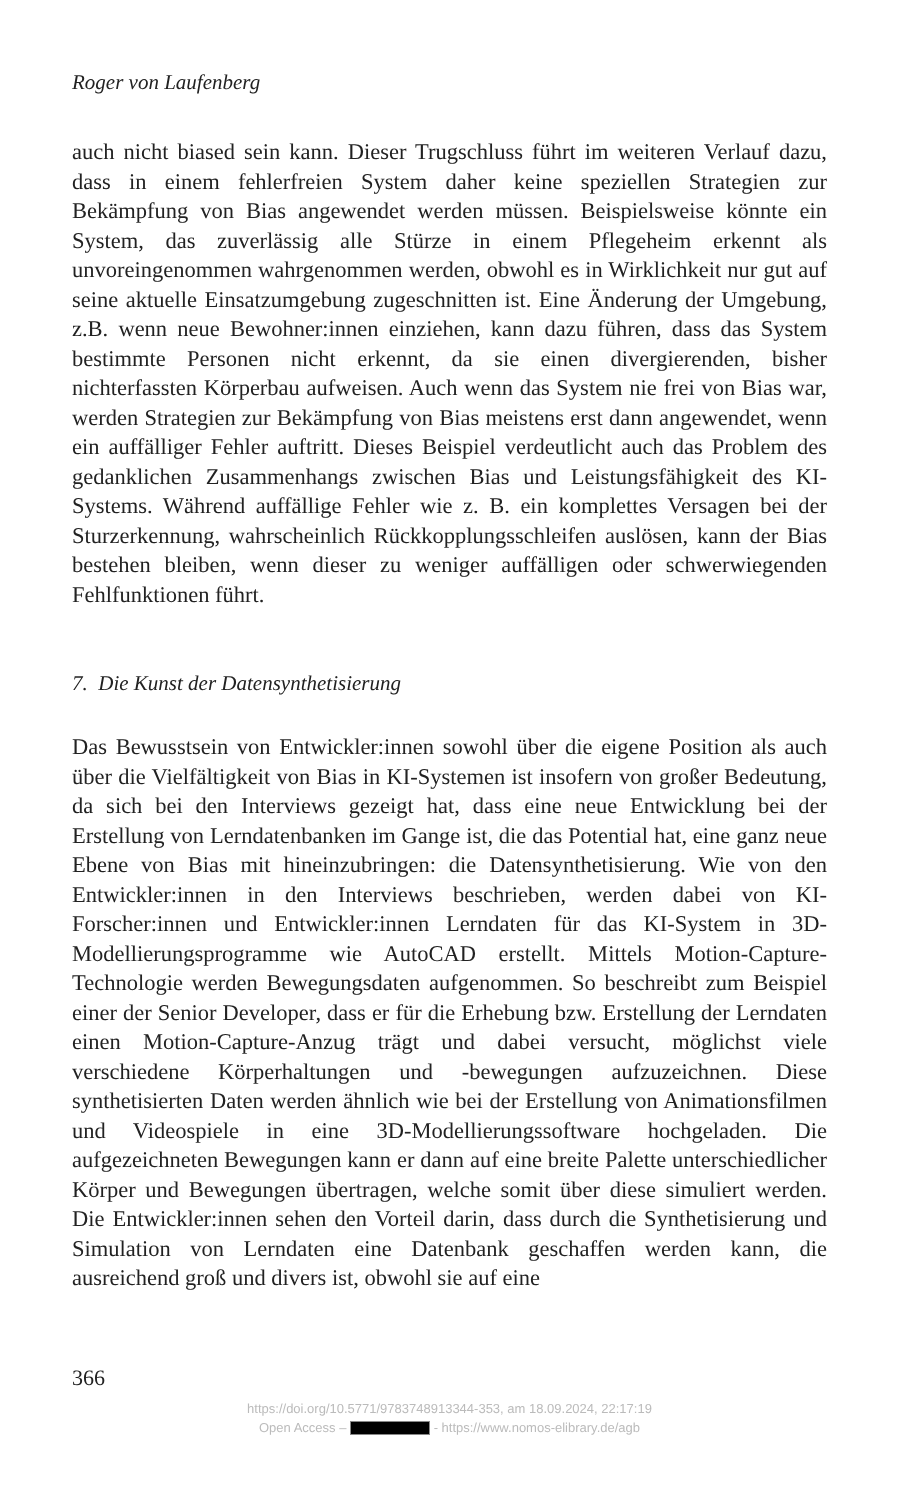Roger von Laufenberg
auch nicht biased sein kann. Dieser Trugschluss führt im weiteren Verlauf dazu, dass in einem fehlerfreien System daher keine speziellen Strategien zur Bekämpfung von Bias angewendet werden müssen. Beispielsweise könnte ein System, das zuverlässig alle Stürze in einem Pflegeheim erkennt als unvoreingenommen wahrgenommen werden, obwohl es in Wirklichkeit nur gut auf seine aktuelle Einsatzumgebung zugeschnitten ist. Eine Änderung der Umgebung, z.B. wenn neue Bewohner:innen einziehen, kann dazu führen, dass das System bestimmte Personen nicht erkennt, da sie einen divergierenden, bisher nichterfassten Körperbau aufweisen. Auch wenn das System nie frei von Bias war, werden Strategien zur Bekämpfung von Bias meistens erst dann angewendet, wenn ein auffälliger Fehler auftritt. Dieses Beispiel verdeutlicht auch das Problem des gedanklichen Zusammenhangs zwischen Bias und Leistungsfähigkeit des KI-Systems. Während auffällige Fehler wie z. B. ein komplettes Versagen bei der Sturzerkennung, wahrscheinlich Rückkopplungsschleifen auslösen, kann der Bias bestehen bleiben, wenn dieser zu weniger auffälligen oder schwerwiegenden Fehlfunktionen führt.
7. Die Kunst der Datensynthetisierung
Das Bewusstsein von Entwickler:innen sowohl über die eigene Position als auch über die Vielfältigkeit von Bias in KI-Systemen ist insofern von großer Bedeutung, da sich bei den Interviews gezeigt hat, dass eine neue Entwicklung bei der Erstellung von Lerndatenbanken im Gange ist, die das Potential hat, eine ganz neue Ebene von Bias mit hineinzubringen: die Datensynthetisierung. Wie von den Entwickler:innen in den Interviews beschrieben, werden dabei von KI-Forscher:innen und Entwickler:innen Lerndaten für das KI-System in 3D-Modellierungsprogramme wie AutoCAD erstellt. Mittels Motion-Capture-Technologie werden Bewegungsdaten aufgenommen. So beschreibt zum Beispiel einer der Senior Developer, dass er für die Erhebung bzw. Erstellung der Lerndaten einen Motion-Capture-Anzug trägt und dabei versucht, möglichst viele verschiedene Körperhaltungen und -bewegungen aufzuzeichnen. Diese synthetisierten Daten werden ähnlich wie bei der Erstellung von Animationsfilmen und Videospiele in eine 3D-Modellierungssoftware hochgeladen. Die aufgezeichneten Bewegungen kann er dann auf eine breite Palette unterschiedlicher Körper und Bewegungen übertragen, welche somit über diese simuliert werden. Die Entwickler:innen sehen den Vorteil darin, dass durch die Synthetisierung und Simulation von Lerndaten eine Datenbank geschaffen werden kann, die ausreichend groß und divers ist, obwohl sie auf eine
366
https://doi.org/10.5771/9783748913344-353, am 18.09.2024, 22:17:19
Open Access – - https://www.nomos-elibrary.de/agb